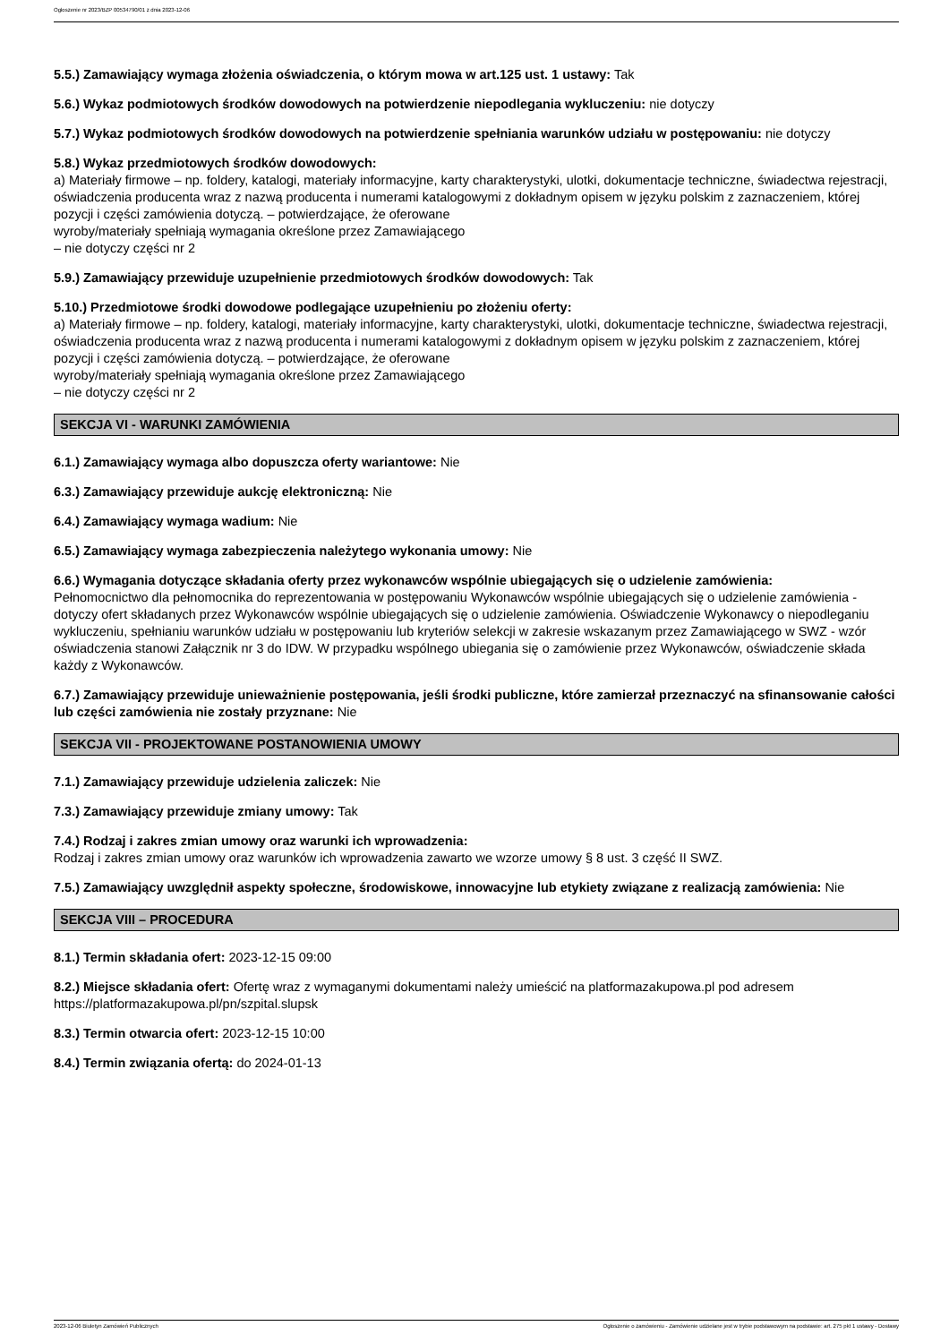Ogłoszenie nr 2023/BZP 00534790/01 z dnia 2023-12-06
5.5.) Zamawiający wymaga złożenia oświadczenia, o którym mowa w art.125 ust. 1 ustawy: Tak
5.6.) Wykaz podmiotowych środków dowodowych na potwierdzenie niepodlegania wykluczeniu: nie dotyczy
5.7.) Wykaz podmiotowych środków dowodowych na potwierdzenie spełniania warunków udziału w postępowaniu: nie dotyczy
5.8.) Wykaz przedmiotowych środków dowodowych:
a) Materiały firmowe – np. foldery, katalogi, materiały informacyjne, karty charakterystyki, ulotki, dokumentacje techniczne, świadectwa rejestracji, oświadczenia producenta wraz z nazwą producenta i numerami katalogowymi z dokładnym opisem w języku polskim z zaznaczeniem, której pozycji i części zamówienia dotyczą. – potwierdzające, że oferowane
wyroby/materiały spełniają wymagania określone przez Zamawiającego
– nie dotyczy części nr 2
5.9.) Zamawiający przewiduje uzupełnienie przedmiotowych środków dowodowych: Tak
5.10.) Przedmiotowe środki dowodowe podlegające uzupełnieniu po złożeniu oferty:
a) Materiały firmowe – np. foldery, katalogi, materiały informacyjne, karty charakterystyki, ulotki, dokumentacje techniczne, świadectwa rejestracji, oświadczenia producenta wraz z nazwą producenta i numerami katalogowymi z dokładnym opisem w języku polskim z zaznaczeniem, której pozycji i części zamówienia dotyczą. – potwierdzające, że oferowane
wyroby/materiały spełniają wymagania określone przez Zamawiającego
– nie dotyczy części nr 2
SEKCJA VI - WARUNKI ZAMÓWIENIA
6.1.) Zamawiający wymaga albo dopuszcza oferty wariantowe: Nie
6.3.) Zamawiający przewiduje aukcję elektroniczną: Nie
6.4.) Zamawiający wymaga wadium: Nie
6.5.) Zamawiający wymaga zabezpieczenia należytego wykonania umowy: Nie
6.6.) Wymagania dotyczące składania oferty przez wykonawców wspólnie ubiegających się o udzielenie zamówienia:
Pełnomocnictwo dla pełnomocnika do reprezentowania w postępowaniu Wykonawców wspólnie ubiegających się o udzielenie zamówienia - dotyczy ofert składanych przez Wykonawców wspólnie ubiegających się o udzielenie zamówienia. Oświadczenie Wykonawcy o niepodleganiu wykluczeniu, spełnianiu warunków udziału w postępowaniu lub kryteriów selekcji w zakresie wskazanym przez Zamawiającego w SWZ - wzór oświadczenia stanowi Załącznik nr 3 do IDW. W przypadku wspólnego ubiegania się o zamówienie przez Wykonawców, oświadczenie składa każdy z Wykonawców.
6.7.) Zamawiający przewiduje unieważnienie postępowania, jeśli środki publiczne, które zamierzał przeznaczyć na sfinansowanie całości lub części zamówienia nie zostały przyznane: Nie
SEKCJA VII - PROJEKTOWANE POSTANOWIENIA UMOWY
7.1.) Zamawiający przewiduje udzielenia zaliczek: Nie
7.3.) Zamawiający przewiduje zmiany umowy: Tak
7.4.) Rodzaj i zakres zmian umowy oraz warunki ich wprowadzenia:
Rodzaj i zakres zmian umowy oraz warunków ich wprowadzenia zawarto we wzorze umowy § 8 ust. 3 część II SWZ.
7.5.) Zamawiający uwzględnił aspekty społeczne, środowiskowe, innowacyjne lub etykiety związane z realizacją zamówienia: Nie
SEKCJA VIII – PROCEDURA
8.1.) Termin składania ofert: 2023-12-15 09:00
8.2.) Miejsce składania ofert: Ofertę wraz z wymaganymi dokumentami należy umieścić na platformazakupowa.pl pod adresem https://platformazakupowa.pl/pn/szpital.slupsk
8.3.) Termin otwarcia ofert: 2023-12-15 10:00
8.4.) Termin związania ofertą: do 2024-01-13
2023-12-06 Biuletyn Zamówień Publicznych Ogłoszenie o zamówieniu - Zamówienie udzielane jest w trybie podstawowym na podstawie: art. 275 pkt 1 ustawy - Dostawy